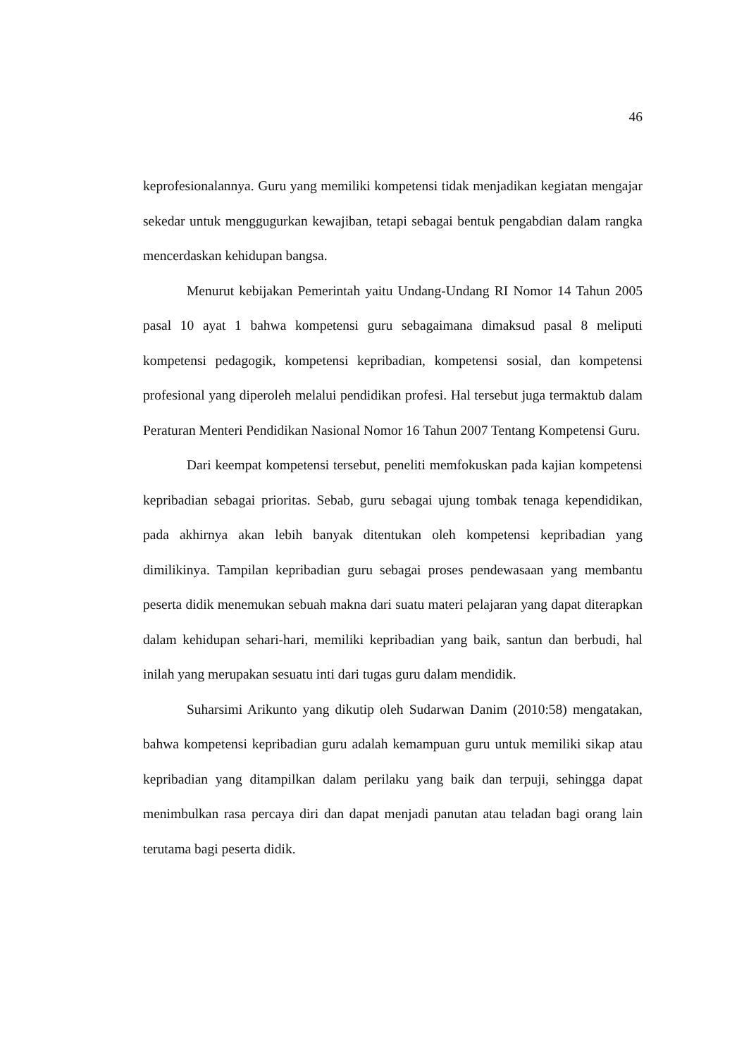46
keprofesionalannya. Guru yang memiliki kompetensi tidak menjadikan kegiatan mengajar sekedar untuk menggugurkan kewajiban, tetapi sebagai bentuk pengabdian dalam rangka mencerdaskan kehidupan bangsa.
Menurut kebijakan Pemerintah yaitu Undang-Undang RI Nomor 14 Tahun 2005 pasal 10 ayat 1 bahwa kompetensi guru sebagaimana dimaksud pasal 8 meliputi kompetensi pedagogik, kompetensi kepribadian, kompetensi sosial, dan kompetensi profesional yang diperoleh melalui pendidikan profesi. Hal tersebut juga termaktub dalam Peraturan Menteri Pendidikan Nasional Nomor 16 Tahun 2007 Tentang Kompetensi Guru.
Dari keempat kompetensi tersebut, peneliti memfokuskan pada kajian kompetensi kepribadian sebagai prioritas. Sebab, guru sebagai ujung tombak tenaga kependidikan, pada akhirnya akan lebih banyak ditentukan oleh kompetensi kepribadian yang dimilikinya. Tampilan kepribadian guru sebagai proses pendewasaan yang membantu peserta didik menemukan sebuah makna dari suatu materi pelajaran yang dapat diterapkan dalam kehidupan sehari-hari, memiliki kepribadian yang baik, santun dan berbudi, hal inilah yang merupakan sesuatu inti dari tugas guru dalam mendidik.
Suharsimi Arikunto yang dikutip oleh Sudarwan Danim (2010:58) mengatakan, bahwa kompetensi kepribadian guru adalah kemampuan guru untuk memiliki sikap atau kepribadian yang ditampilkan dalam perilaku yang baik dan terpuji, sehingga dapat menimbulkan rasa percaya diri dan dapat menjadi panutan atau teladan bagi orang lain terutama bagi peserta didik.